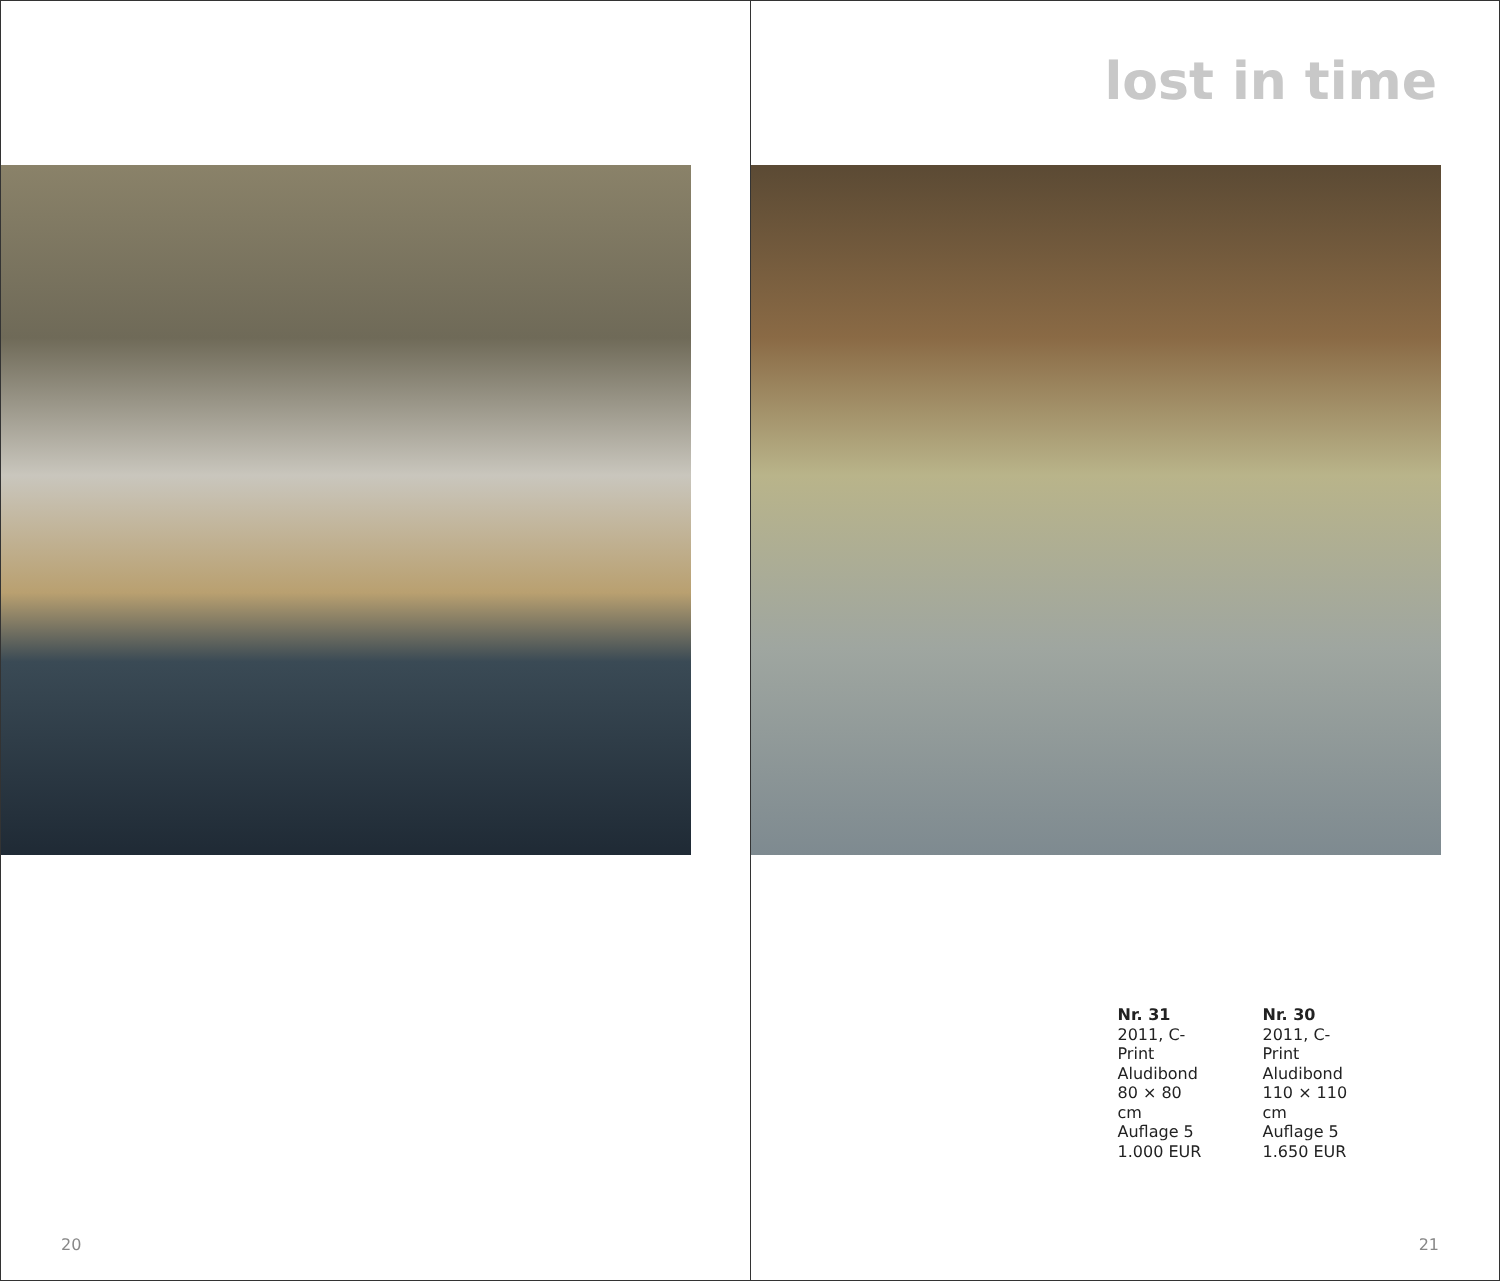20
lost in time
Nr. 31
2011, C-Print
Aludibond
80 × 80 cm
Auflage 5
1.000 EUR
Nr. 30
2011, C-Print
Aludibond
110 × 110 cm
Auflage 5
1.650 EUR
21